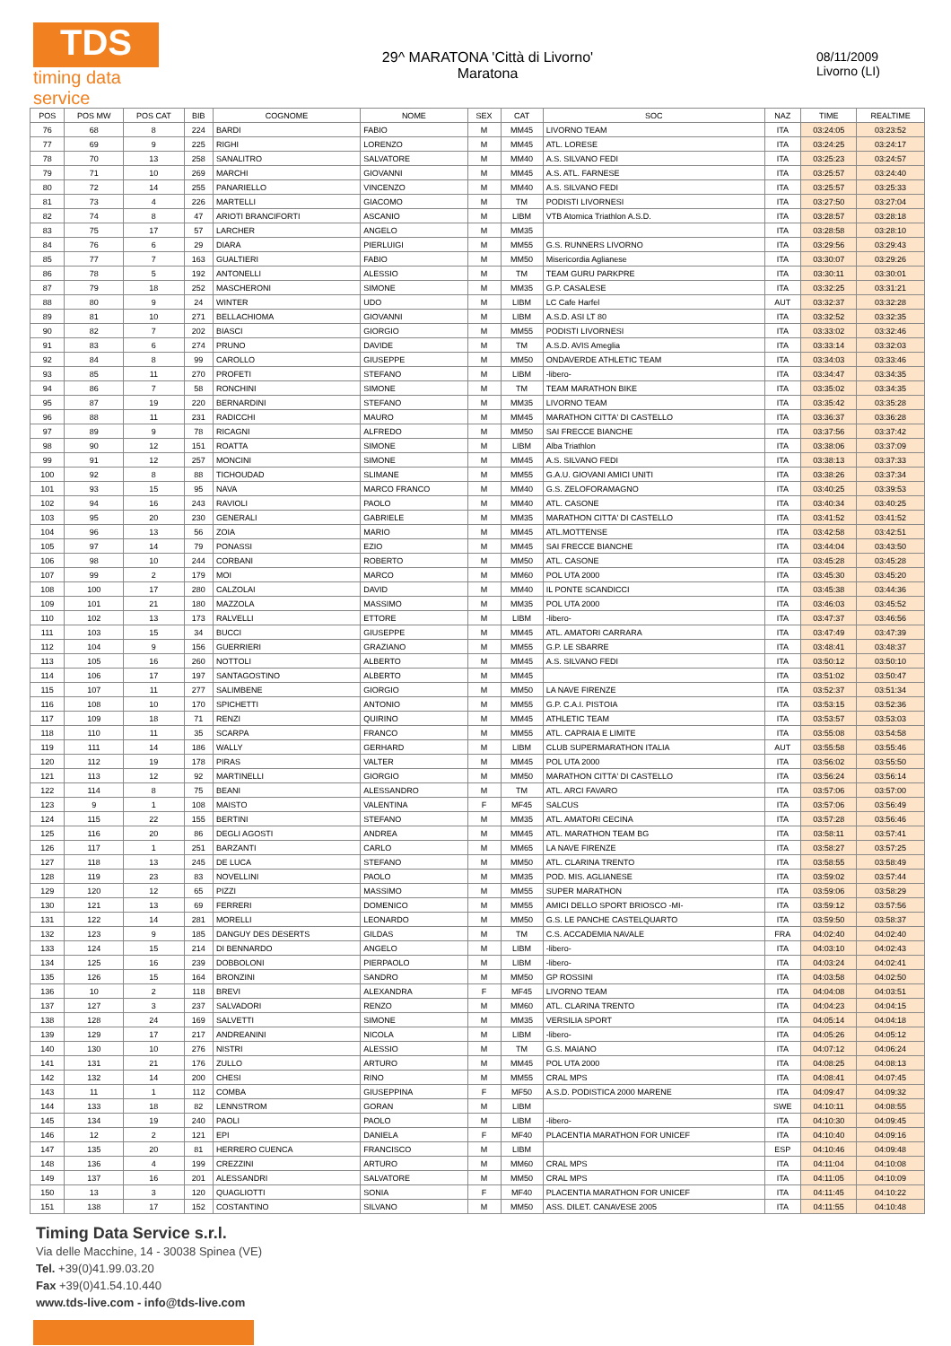TDS
timing data service
29^ MARATONA 'Città di Livorno'
Maratona
08/11/2009
Livorno (LI)
| POS | POS MW | POS CAT | BIB | COGNOME | NOME | SEX | CAT | SOC | NAZ | TIME | REALTIME |
| --- | --- | --- | --- | --- | --- | --- | --- | --- | --- | --- | --- |
| 76 | 68 | 8 | 224 | BARDI | FABIO | M | MM45 | LIVORNO TEAM | ITA | 03:24:05 | 03:23:52 |
| 77 | 69 | 9 | 225 | RIGHI | LORENZO | M | MM45 | ATL. LORESE | ITA | 03:24:25 | 03:24:17 |
| 78 | 70 | 13 | 258 | SANALITRO | SALVATORE | M | MM40 | A.S. SILVANO FEDI | ITA | 03:25:23 | 03:24:57 |
| 79 | 71 | 10 | 269 | MARCHI | GIOVANNI | M | MM45 | A.S. ATL. FARNESE | ITA | 03:25:57 | 03:24:40 |
| 80 | 72 | 14 | 255 | PANARIELLO | VINCENZO | M | MM40 | A.S. SILVANO FEDI | ITA | 03:25:57 | 03:25:33 |
| 81 | 73 | 4 | 226 | MARTELLI | GIACOMO | M | TM | PODISTI LIVORNESI | ITA | 03:27:50 | 03:27:04 |
| 82 | 74 | 8 | 47 | ARIOTI BRANCIFORTI | ASCANIO | M | LIBM | VTB Atomica Triathlon A.S.D. | ITA | 03:28:57 | 03:28:18 |
| 83 | 75 | 17 | 57 | LARCHER | ANGELO | M | MM35 | | ITA | 03:28:58 | 03:28:10 |
| 84 | 76 | 6 | 29 | DIARA | PIERLUIGI | M | MM55 | G.S. RUNNERS LIVORNO | ITA | 03:29:56 | 03:29:43 |
| 85 | 77 | 7 | 163 | GUALTIERI | FABIO | M | MM50 | Misericordia Aglianese | ITA | 03:30:07 | 03:29:26 |
| 86 | 78 | 5 | 192 | ANTONELLI | ALESSIO | M | TM | TEAM GURU PARKPRE | ITA | 03:30:11 | 03:30:01 |
| 87 | 79 | 18 | 252 | MASCHERONI | SIMONE | M | MM35 | G.P. CASALESE | ITA | 03:32:25 | 03:31:21 |
| 88 | 80 | 9 | 24 | WINTER | UDO | M | LIBM | LC Cafe Harfel | AUT | 03:32:37 | 03:32:28 |
| 89 | 81 | 10 | 271 | BELLACHIOMA | GIOVANNI | M | LIBM | A.S.D. ASI LT 80 | ITA | 03:32:52 | 03:32:35 |
| 90 | 82 | 7 | 202 | BIASCI | GIORGIO | M | MM55 | PODISTI LIVORNESI | ITA | 03:33:02 | 03:32:46 |
| 91 | 83 | 6 | 274 | PRUNO | DAVIDE | M | TM | A.S.D. AVIS Ameglia | ITA | 03:33:14 | 03:32:03 |
| 92 | 84 | 8 | 99 | CAROLLO | GIUSEPPE | M | MM50 | ONDAVERDE ATHLETIC TEAM | ITA | 03:34:03 | 03:33:46 |
| 93 | 85 | 11 | 270 | PROFETI | STEFANO | M | LIBM | -libero- | ITA | 03:34:47 | 03:34:35 |
| 94 | 86 | 7 | 58 | RONCHINI | SIMONE | M | TM | TEAM MARATHON BIKE | ITA | 03:35:02 | 03:34:35 |
| 95 | 87 | 19 | 220 | BERNARDINI | STEFANO | M | MM35 | LIVORNO TEAM | ITA | 03:35:42 | 03:35:28 |
| 96 | 88 | 11 | 231 | RADICCHI | MAURO | M | MM45 | MARATHON CITTA' DI CASTELLO | ITA | 03:36:37 | 03:36:28 |
| 97 | 89 | 9 | 78 | RICAGNI | ALFREDO | M | MM50 | SAI FRECCE BIANCHE | ITA | 03:37:56 | 03:37:42 |
| 98 | 90 | 12 | 151 | ROATTA | SIMONE | M | LIBM | Alba Triathlon | ITA | 03:38:06 | 03:37:09 |
| 99 | 91 | 12 | 257 | MONCINI | SIMONE | M | MM45 | A.S. SILVANO FEDI | ITA | 03:38:13 | 03:37:33 |
| 100 | 92 | 8 | 88 | TICHOUDAD | SLIMANE | M | MM55 | G.A.U. GIOVANI AMICI UNITI | ITA | 03:38:26 | 03:37:34 |
| 101 | 93 | 15 | 95 | NAVA | MARCO FRANCO | M | MM40 | G.S. ZELOFORAMAGNO | ITA | 03:40:25 | 03:39:53 |
| 102 | 94 | 16 | 243 | RAVIOLI | PAOLO | M | MM40 | ATL. CASONE | ITA | 03:40:34 | 03:40:25 |
| 103 | 95 | 20 | 230 | GENERALI | GABRIELE | M | MM35 | MARATHON CITTA' DI CASTELLO | ITA | 03:41:52 | 03:41:52 |
| 104 | 96 | 13 | 56 | ZOIA | MARIO | M | MM45 | ATL.MOTTENSE | ITA | 03:42:58 | 03:42:51 |
| 105 | 97 | 14 | 79 | PONASSI | EZIO | M | MM45 | SAI FRECCE BIANCHE | ITA | 03:44:04 | 03:43:50 |
| 106 | 98 | 10 | 244 | CORBANI | ROBERTO | M | MM50 | ATL. CASONE | ITA | 03:45:28 | 03:45:28 |
| 107 | 99 | 2 | 179 | MOI | MARCO | M | MM60 | POL UTA 2000 | ITA | 03:45:30 | 03:45:20 |
| 108 | 100 | 17 | 280 | CALZOLAI | DAVID | M | MM40 | IL PONTE SCANDICCI | ITA | 03:45:38 | 03:44:36 |
| 109 | 101 | 21 | 180 | MAZZOLA | MASSIMO | M | MM35 | POL UTA 2000 | ITA | 03:46:03 | 03:45:52 |
| 110 | 102 | 13 | 173 | RALVELLI | ETTORE | M | LIBM | -libero- | ITA | 03:47:37 | 03:46:56 |
| 111 | 103 | 15 | 34 | BUCCI | GIUSEPPE | M | MM45 | ATL. AMATORI CARRARA | ITA | 03:47:49 | 03:47:39 |
| 112 | 104 | 9 | 156 | GUERRIERI | GRAZIANO | M | MM55 | G.P. LE SBARRE | ITA | 03:48:41 | 03:48:37 |
| 113 | 105 | 16 | 260 | NOTTOLI | ALBERTO | M | MM45 | A.S. SILVANO FEDI | ITA | 03:50:12 | 03:50:10 |
| 114 | 106 | 17 | 197 | SANTAGOSTINO | ALBERTO | M | MM45 | | ITA | 03:51:02 | 03:50:47 |
| 115 | 107 | 11 | 277 | SALIMBENE | GIORGIO | M | MM50 | LA NAVE FIRENZE | ITA | 03:52:37 | 03:51:34 |
| 116 | 108 | 10 | 170 | SPICHETTI | ANTONIO | M | MM55 | G.P. C.A.I. PISTOIA | ITA | 03:53:15 | 03:52:36 |
| 117 | 109 | 18 | 71 | RENZI | QUIRINO | M | MM45 | ATHLETIC TEAM | ITA | 03:53:57 | 03:53:03 |
| 118 | 110 | 11 | 35 | SCARPA | FRANCO | M | MM55 | ATL. CAPRAIA E LIMITE | ITA | 03:55:08 | 03:54:58 |
| 119 | 111 | 14 | 186 | WALLY | GERHARD | M | LIBM | CLUB SUPERMARATHON ITALIA | AUT | 03:55:58 | 03:55:46 |
| 120 | 112 | 19 | 178 | PIRAS | VALTER | M | MM45 | POL UTA 2000 | ITA | 03:56:02 | 03:55:50 |
| 121 | 113 | 12 | 92 | MARTINELLI | GIORGIO | M | MM50 | MARATHON CITTA' DI CASTELLO | ITA | 03:56:24 | 03:56:14 |
| 122 | 114 | 8 | 75 | BEANI | ALESSANDRO | M | TM | ATL. ARCI FAVARO | ITA | 03:57:06 | 03:57:00 |
| 123 | 9 | 1 | 108 | MAISTO | VALENTINA | F | MF45 | SALCUS | ITA | 03:57:06 | 03:56:49 |
| 124 | 115 | 22 | 155 | BERTINI | STEFANO | M | MM35 | ATL. AMATORI CECINA | ITA | 03:57:28 | 03:56:46 |
| 125 | 116 | 20 | 86 | DEGLI AGOSTI | ANDREA | M | MM45 | ATL. MARATHON TEAM BG | ITA | 03:58:11 | 03:57:41 |
| 126 | 117 | 1 | 251 | BARZANTI | CARLO | M | MM65 | LA NAVE FIRENZE | ITA | 03:58:27 | 03:57:25 |
| 127 | 118 | 13 | 245 | DE LUCA | STEFANO | M | MM50 | ATL. CLARINA TRENTO | ITA | 03:58:55 | 03:58:49 |
| 128 | 119 | 23 | 83 | NOVELLINI | PAOLO | M | MM35 | POD. MIS. AGLIANESE | ITA | 03:59:02 | 03:57:44 |
| 129 | 120 | 12 | 65 | PIZZI | MASSIMO | M | MM55 | SUPER MARATHON | ITA | 03:59:06 | 03:58:29 |
| 130 | 121 | 13 | 69 | FERRERI | DOMENICO | M | MM55 | AMICI DELLO SPORT BRIOSCO -MI- | ITA | 03:59:12 | 03:57:56 |
| 131 | 122 | 14 | 281 | MORELLI | LEONARDO | M | MM50 | G.S. LE PANCHE CASTELQUARTO | ITA | 03:59:50 | 03:58:37 |
| 132 | 123 | 9 | 185 | DANGUY DES DESERTS | GILDAS | M | TM | C.S. ACCADEMIA NAVALE | FRA | 04:02:40 | 04:02:40 |
| 133 | 124 | 15 | 214 | DI BENNARDO | ANGELO | M | LIBM | -libero- | ITA | 04:03:10 | 04:02:43 |
| 134 | 125 | 16 | 239 | DOBBOLONI | PIERPAOLO | M | LIBM | -libero- | ITA | 04:03:24 | 04:02:41 |
| 135 | 126 | 15 | 164 | BRONZINI | SANDRO | M | MM50 | GP ROSSINI | ITA | 04:03:58 | 04:02:50 |
| 136 | 10 | 2 | 118 | BREVI | ALEXANDRA | F | MF45 | LIVORNO TEAM | ITA | 04:04:08 | 04:03:51 |
| 137 | 127 | 3 | 237 | SALVADORI | RENZO | M | MM60 | ATL. CLARINA TRENTO | ITA | 04:04:23 | 04:04:15 |
| 138 | 128 | 24 | 169 | SALVETTI | SIMONE | M | MM35 | VERSILIA SPORT | ITA | 04:05:14 | 04:04:18 |
| 139 | 129 | 17 | 217 | ANDREANINI | NICOLA | M | LIBM | -libero- | ITA | 04:05:26 | 04:05:12 |
| 140 | 130 | 10 | 276 | NISTRI | ALESSIO | M | TM | G.S. MAIANO | ITA | 04:07:12 | 04:06:24 |
| 141 | 131 | 21 | 176 | ZULLO | ARTURO | M | MM45 | POL UTA 2000 | ITA | 04:08:25 | 04:08:13 |
| 142 | 132 | 14 | 200 | CHESI | RINO | M | MM55 | CRAL MPS | ITA | 04:08:41 | 04:07:45 |
| 143 | 11 | 1 | 112 | COMBA | GIUSEPPINA | F | MF50 | A.S.D. PODISTICA 2000 MARENE | ITA | 04:09:47 | 04:09:32 |
| 144 | 133 | 18 | 82 | LENNSTROM | GORAN | M | LIBM | | SWE | 04:10:11 | 04:08:55 |
| 145 | 134 | 19 | 240 | PAOLI | PAOLO | M | LIBM | -libero- | ITA | 04:10:30 | 04:09:45 |
| 146 | 12 | 2 | 121 | EPI | DANIELA | F | MF40 | PLACENTIA MARATHON FOR UNICEF | ITA | 04:10:40 | 04:09:16 |
| 147 | 135 | 20 | 81 | HERRERO CUENCA | FRANCISCO | M | LIBM | | ESP | 04:10:46 | 04:09:48 |
| 148 | 136 | 4 | 199 | CREZZINI | ARTURO | M | MM60 | CRAL MPS | ITA | 04:11:04 | 04:10:08 |
| 149 | 137 | 16 | 201 | ALESSANDRI | SALVATORE | M | MM50 | CRAL MPS | ITA | 04:11:05 | 04:10:09 |
| 150 | 13 | 3 | 120 | QUAGLIOTTI | SONIA | F | MF40 | PLACENTIA MARATHON FOR UNICEF | ITA | 04:11:45 | 04:10:22 |
| 151 | 138 | 17 | 152 | COSTANTINO | SILVANO | M | MM50 | ASS. DILET. CANAVESE 2005 | ITA | 04:11:55 | 04:10:48 |
Timing Data Service s.r.l.
Via delle Macchine, 14 - 30038 Spinea (VE)
Tel. +39(0)41.99.03.20
Fax +39(0)41.54.10.440
www.tds-live.com - info@tds-live.com